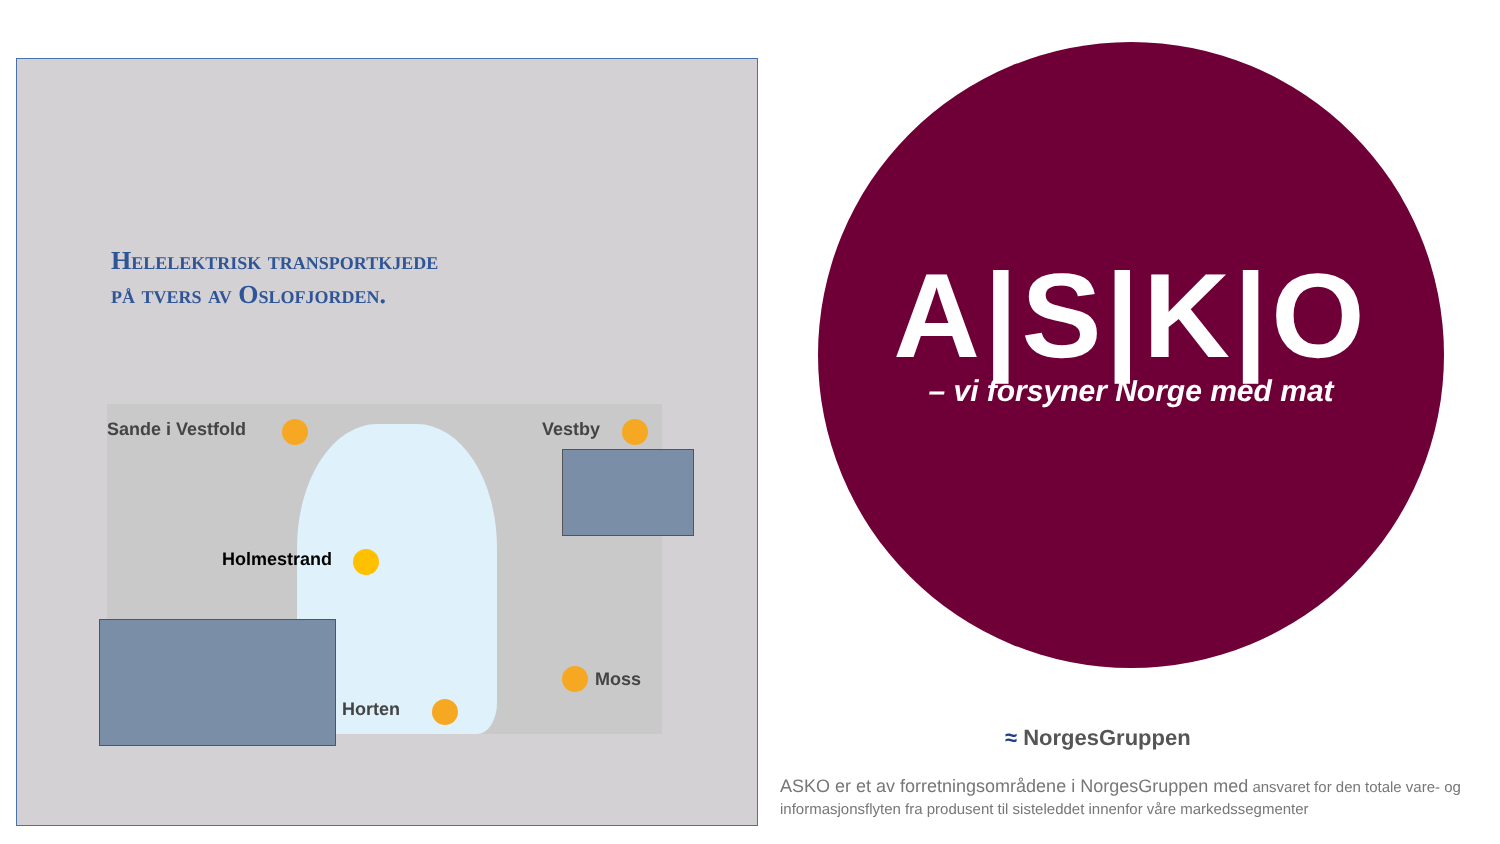Helelektrisk transportkjede
på tvers av Oslofjorden.
Sande i Vestfold Vestby
Holmestrand
Horten
Moss
A|S|K|O
– vi forsyner Norge med mat
≈ NorgesGruppen
ASKO er et av forretningsområdene i NorgesGruppen med ansvaret for den totale vare- og informasjonsflyten fra produsent til sisteleddet innenfor våre markedssegmenter